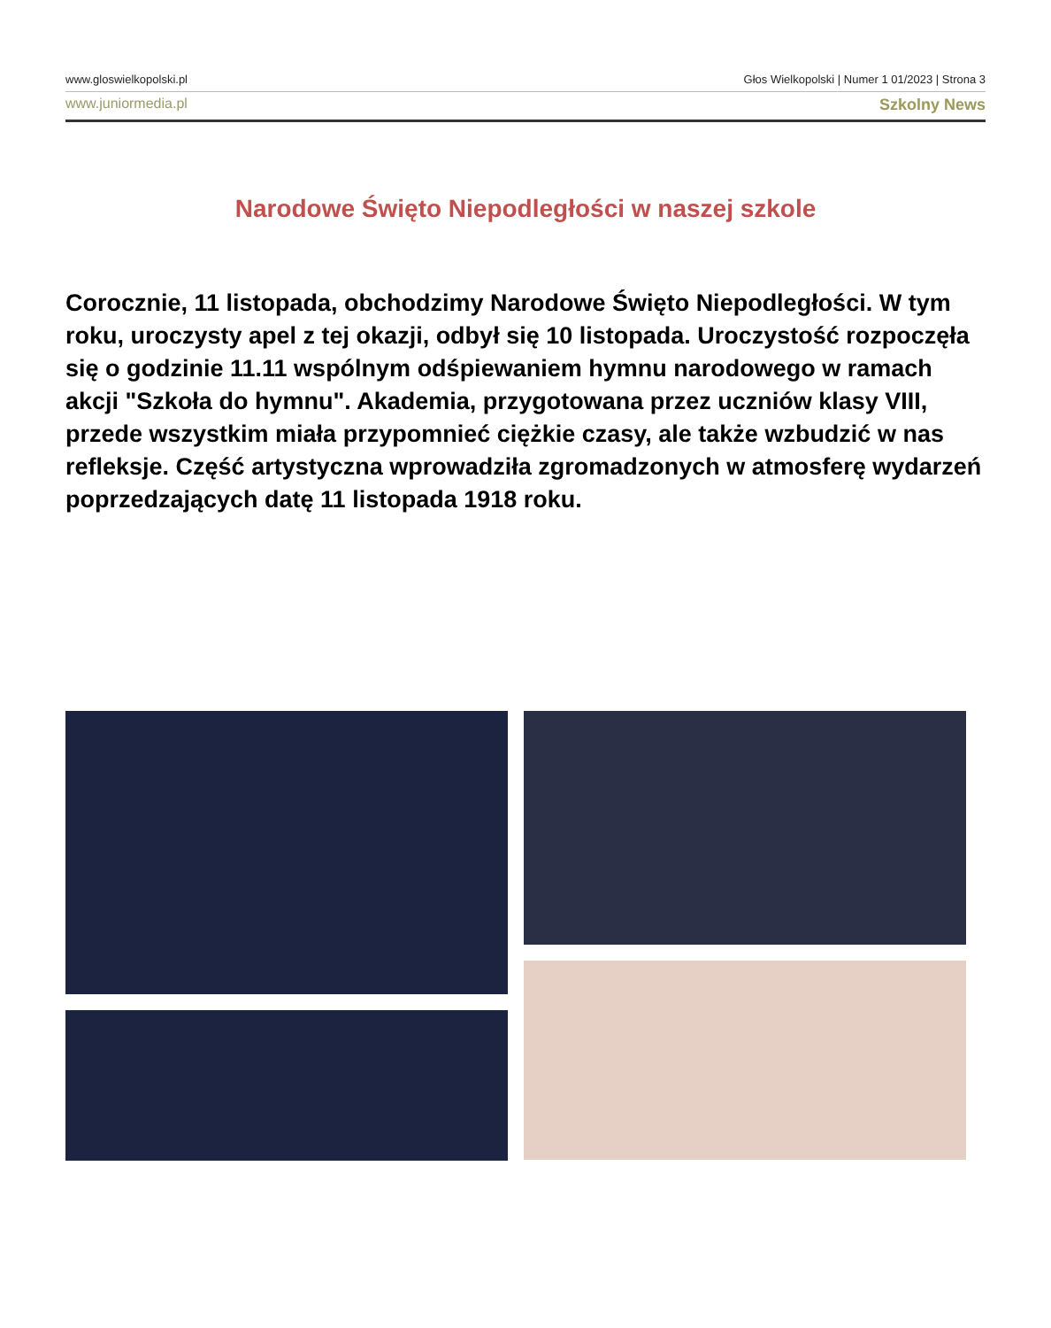www.gloswielkopolski.pl Głos Wielkopolski | Numer 1 01/2023 | Strona 3
www.juniormedia.pl Szkolny News
Narodowe Święto Niepodległości w naszej szkole
Corocznie, 11 listopada, obchodzimy Narodowe Święto Niepodległości. W tym roku, uroczysty apel z tej okazji, odbył się 10 listopada. Uroczystość rozpoczęła się o godzinie 11.11 wspólnym odśpiewaniem hymnu narodowego w ramach akcji "Szkoła do hymnu". Akademia, przygotowana przez uczniów klasy VIII, przede wszystkim miała przypomnieć ciężkie czasy, ale także wzbudzić w nas refleksje. Część artystyczna wprowadziła zgromadzonych w atmosferę wydarzeń poprzedzających datę 11 listopada 1918 roku.